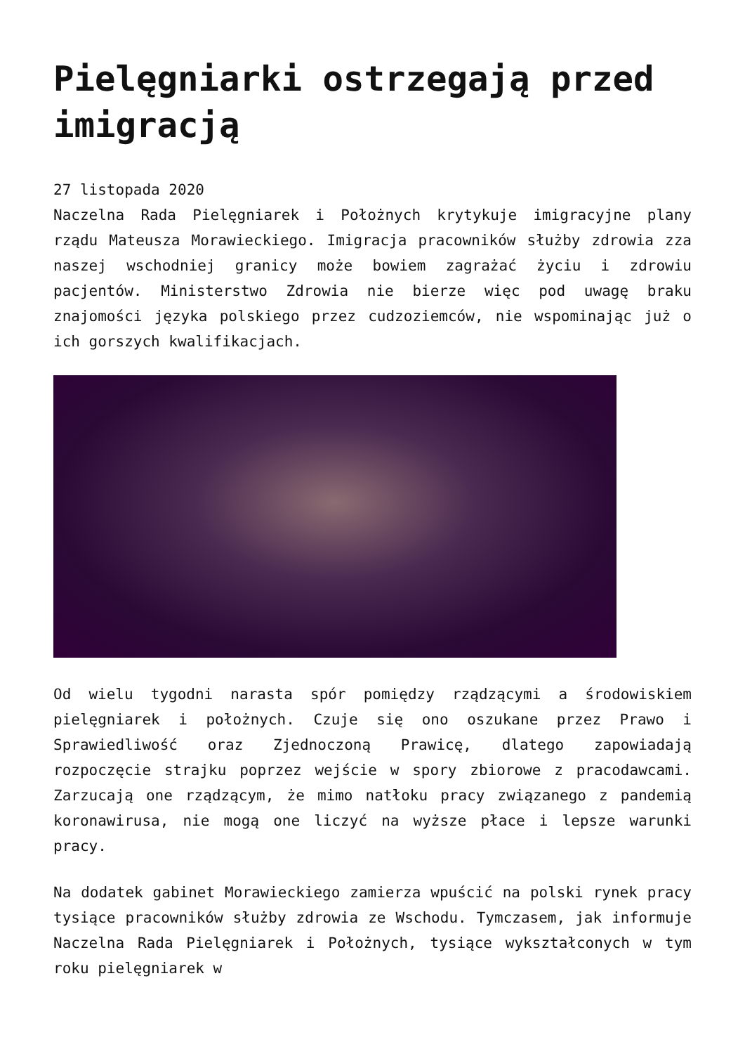Pielęgniarki ostrzegają przed imigracją
27 listopada 2020
Naczelna Rada Pielęgniarek i Położnych krytykuje imigracyjne plany rządu Mateusza Morawieckiego. Imigracja pracowników służby zdrowia zza naszej wschodniej granicy może bowiem zagrażać życiu i zdrowiu pacjentów. Ministerstwo Zdrowia nie bierze więc pod uwagę braku znajomości języka polskiego przez cudzoziemców, nie wspominając już o ich gorszych kwalifikacjach.
Od wielu tygodni narasta spór pomiędzy rządzącymi a środowiskiem pielęgniarek i położnych. Czuje się ono oszukane przez Prawo i Sprawiedliwość oraz Zjednoczoną Prawicę, dlatego zapowiadają rozpoczęcie strajku poprzez wejście w spory zbiorowe z pracodawcami. Zarzucają one rządzącym, że mimo natłoku pracy związanego z pandemią koronawirusa, nie mogą one liczyć na wyższe płace i lepsze warunki pracy.
Na dodatek gabinet Morawieckiego zamierza wpuścić na polski rynek pracy tysiące pracowników służby zdrowia ze Wschodu. Tymczasem, jak informuje Naczelna Rada Pielęgniarek i Położnych, tysiące wykształconych w tym roku pielęgniarek w